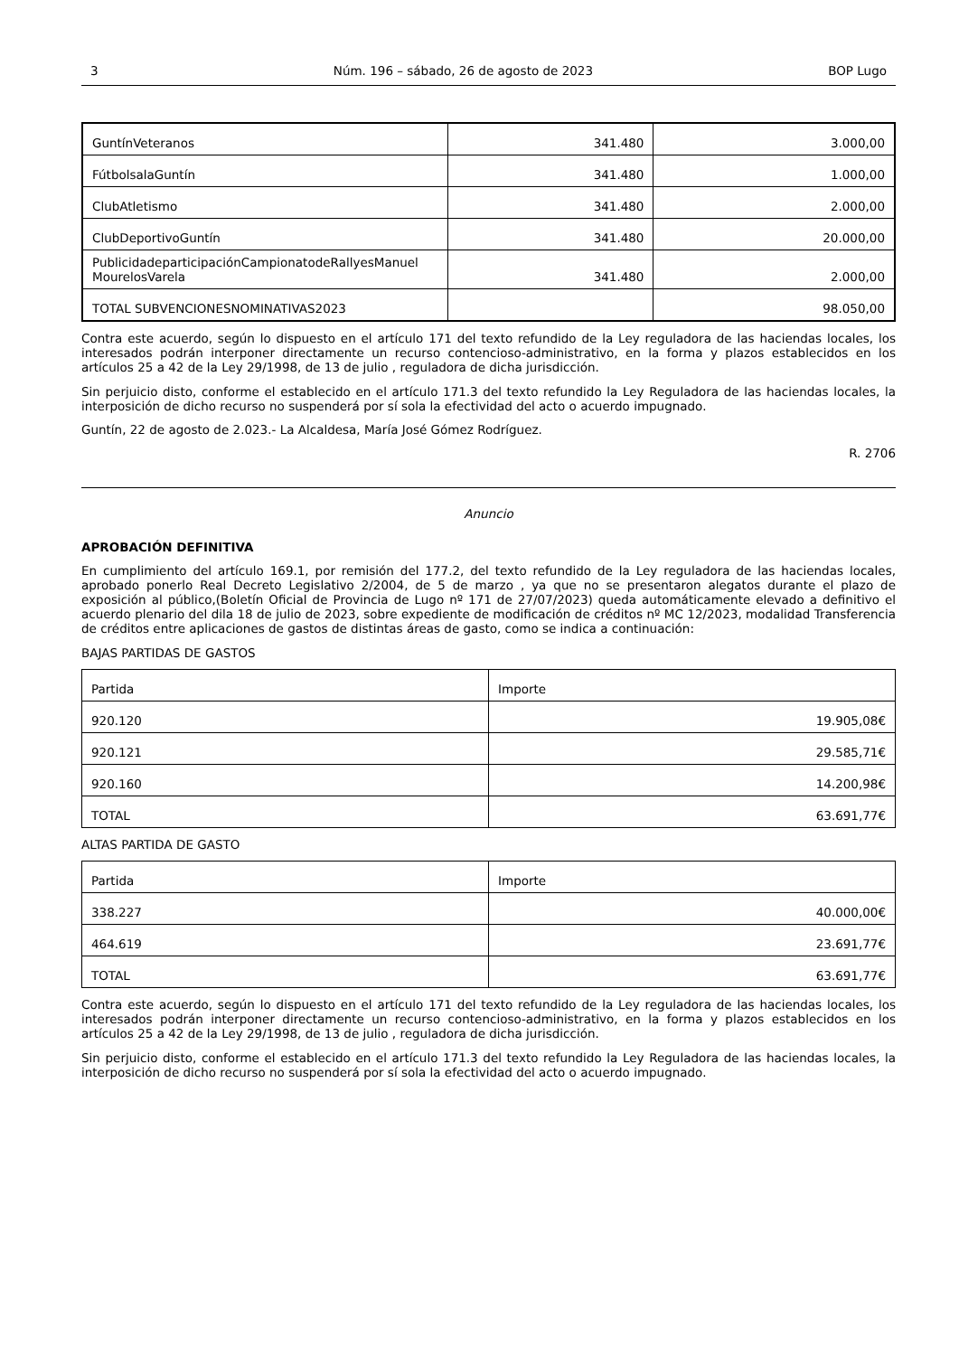3 Núm. 196 – sábado, 26 de agosto de 2023 BOP Lugo
| GuntínVeteranos | 341.480 | 3.000,00 |
| FútbolsalaGuntín | 341.480 | 1.000,00 |
| ClubAtletismo | 341.480 | 2.000,00 |
| ClubDeportivoGuntín | 341.480 | 20.000,00 |
| PublicidadeparticipaciónCampionatodeRallyesManuel MourelosVarela | 341.480 | 2.000,00 |
| TOTAL SUBVENCIONESNOMINATIVAS2023 | | 98.050,00 |
Contra este acuerdo, según lo dispuesto en el artículo 171 del texto refundido de la Ley reguladora de las haciendas locales, los interesados podrán interponer directamente un recurso contencioso-administrativo, en la forma y plazos establecidos en los artículos 25 a 42 de la Ley 29/1998, de 13 de julio , reguladora de dicha jurisdicción.
Sin perjuicio disto, conforme el establecido en el artículo 171.3 del texto refundido la Ley Reguladora de las haciendas locales, la interposición de dicho recurso no suspenderá por sí sola la efectividad del acto o acuerdo impugnado.
Guntín, 22 de agosto de 2.023.- La Alcaldesa, María José Gómez Rodríguez.
R. 2706
Anuncio
APROBACIÓN DEFINITIVA
En cumplimiento del artículo 169.1, por remisión del 177.2, del texto refundido de la Ley reguladora de las haciendas locales, aprobado ponerlo Real Decreto Legislativo 2/2004, de 5 de marzo , ya que no se presentaron alegatos durante el plazo de exposición al público,(Boletín Oficial de Provincia de Lugo nº 171 de 27/07/2023) queda automáticamente elevado a definitivo el acuerdo plenario del dila 18 de julio de 2023, sobre expediente de modificación de créditos nº MC 12/2023, modalidad Transferencia de créditos entre aplicaciones de gastos de distintas áreas de gasto, como se indica a continuación:
BAJAS PARTIDAS DE GASTOS
| Partida | Importe |
| 920.120 | 19.905,08€ |
| 920.121 | 29.585,71€ |
| 920.160 | 14.200,98€ |
| TOTAL | 63.691,77€ |
ALTAS PARTIDA DE GASTO
| Partida | Importe |
| 338.227 | 40.000,00€ |
| 464.619 | 23.691,77€ |
| TOTAL | 63.691,77€ |
Contra este acuerdo, según lo dispuesto en el artículo 171 del texto refundido de la Ley reguladora de las haciendas locales, los interesados podrán interponer directamente un recurso contencioso-administrativo, en la forma y plazos establecidos en los artículos 25 a 42 de la Ley 29/1998, de 13 de julio , reguladora de dicha jurisdicción.
Sin perjuicio disto, conforme el establecido en el artículo 171.3 del texto refundido la Ley Reguladora de las haciendas locales, la interposición de dicho recurso no suspenderá por sí sola la efectividad del acto o acuerdo impugnado.